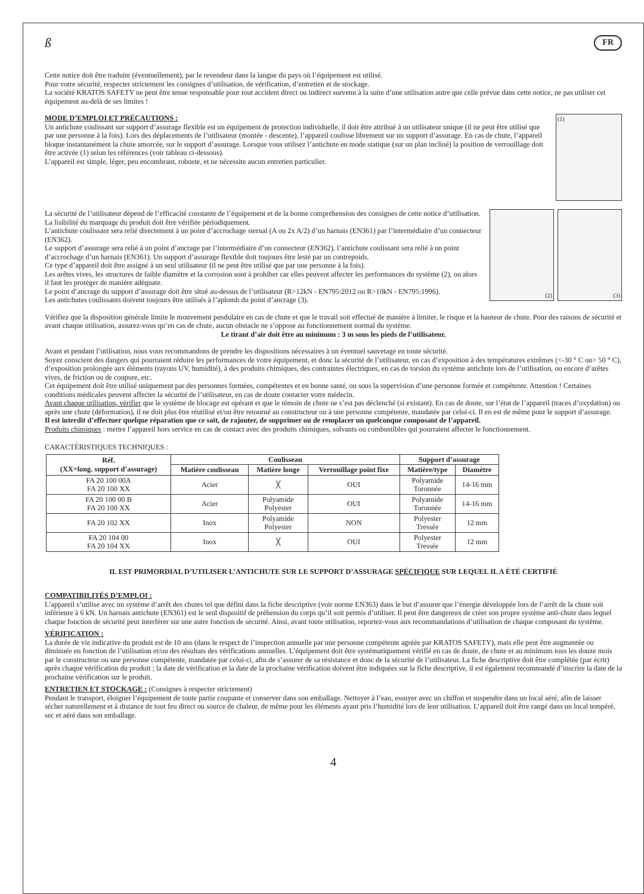ß
FR
Cette notice doit être traduite (éventuellement), par le revendeur dans la langue du pays où l’équipement est utilisé.
Pour votre sécurité, respecter strictement les consignes d’utilisation, de vérification, d’entretien et de stockage.
La société KRATOS SAFETY ne peut être tenue responsable pour tout accident direct ou indirect survenu à la suite d’une utilisation autre que celle prévue dans cette notice, ne pas utiliser cet équipement au-delà de ses limites !
MODE D’EMPLOI ET PRÉCAUTIONS :
Un antichute coulissant sur support d’assurage flexible est un équipement de protection individuelle, il doit être attribué à un utilisateur unique (il ne peut être utilisé que par une personne à la fois). Lors des déplacements de l’utilisateur (montée - descente), l’appareil coulisse librement sur un support d’assurage. En cas de chute, l’appareil bloque instantanément la chute amorcée, sur le support d’assurage. Lorsque vous utilisez l’antichute en mode statique (sur un plan incliné) la position de verrouillage doit être activée (1) selon les références (voir tableau ci-dessous).
L’appareil est simple, léger, peu encombrant, robuste, et ne nécessite aucun entretien particulier.
(1)
La sécurité de l’utilisateur dépend de l’efficacité constante de l’équipement et de la bonne compréhension des consignes de cette notice d’utilisation.
La lisibilité du marquage du produit doit être vérifiée périodiquement.
L’antichute coulissant sera relié directement à un point d’accrochage sternal (A ou 2x A/2) d’un harnais (EN361) par l’intermédiaire d’un connecteur (EN362).
Le support d’assurage sera relié à un point d’ancrage par l’intermédiaire d’un connecteur (EN362), l’antichute coulissant sera relié à un point d’accrochage d’un harnais (EN361). Un support d’assurage flexible doit toujours être lesté par un contrepoids.
Ce type d’appareil doit être assigné à un seul utilisateur (il ne peut être utilisé que par une personne à la fois).
Les arêtes vives, les structures de faible diamètre et la corrosion sont à prohiber car elles peuvent affecter les performances du système (2), ou alors il faut les protéger de manière adéquate.
Le point d’ancrage du support d’assurage doit être situé au-dessus de l’utilisateur (R>12kN - EN795:2012 ou R>10kN - EN795:1996).
Les antichutes coulissants doivent toujours être utilisés à l’aplomb du point d’ancrage (3).
(2) (3)
Vérifiez que la disposition générale limite le mouvement pendulaire en cas de chute et que le travail soit effectué de manière à limiter, le risque et la hauteur de chute. Pour des raisons de sécurité et avant chaque utilisation, assurez-vous qu’en cas de chute, aucun obstacle ne s’oppose au fonctionnement normal du système.
Le tirant d’air doit être au minimum : 3 m sous les pieds de l’utilisateur.
Avant et pendant l’utilisation, nous vous recommandons de prendre les dispositions nécessaires à un éventuel sauvetage en toute sécurité.
Soyez conscient des dangers qui pourraient réduire les performances de votre équipement, et donc la sécurité de l’utilisateur, en cas d’exposition à des températures extrêmes (<-30 ° C ou> 50 ° C), d’exposition prolongée aux éléments (rayons UV, humidité), à des produits chimiques, des contraintes électriques, en cas de torsion du système antichute lors de l’utilisation, ou encore d’arêtes vives, de friction ou de coupure, etc.
Cet équipement doit être utilisé uniquement par des personnes formées, compétentes et en bonne santé, ou sous la supervision d’une personne formée et compétente. Attention ! Certaines conditions médicales peuvent affecter la sécurité de l’utilisateur, en cas de doute contacter votre médecin.
Avant chaque utilisation, vérifier que le système de blocage est opérant et que le témoin de chute ne s’est pas déclenché (si existant). En cas de doute, sur l’état de l’appareil (traces d’oxydation) ou après une chute (déformation), il ne doit plus être réutilisé et/ou être retourné au constructeur ou à une personne compétente, mandatée par celui-ci. Il en est de même pour le support d’assurage.
Il est interdit d’effectuer quelque réparation que ce soit, de rajouter, de supprimer ou de remplacer un quelconque composant de l’appareil.
Produits chimiques : mettre l’appareil hors service en cas de contact avec des produits chimiques, solvants ou combustibles qui pourraient affecter le fonctionnement.
CARACTÉRISTIQUES TECHNIQUES :
| Réf. (XX=long. support d’assurage) | Coulisseau | | | Support d’assurage | |
| --- | --- | --- | --- | --- | --- |
| | Matière coulisseau | Matière longe | Verrouillage point fixe | Matière/type | Diamètre |
| FA 20 100 00A FA 20 100 XX | Acier | ╳ | OUI | Polyamide Toronnée | 14-16 mm |
| FA 20 100 00 B FA 20 100 XX | Acier | Polyamide Polyester | OUI | Polyamide Toronnée | 14-16 mm |
| FA 20 102 XX | Inox | Polyamide Polyester | NON | Polyester Tressée | 12 mm |
| FA 20 104 00 FA 20 104 XX | Inox | ╳ | OUI | Polyester Tressée | 12 mm |
IL EST PRIMORDIAL D’UTILISER L’ANTICHUTE SUR LE SUPPORT D’ASSURAGE SPÉCIFIQUE SUR LEQUEL IL A ÉTÉ CERTIFIÉ
COMPATIBILITÉS D’EMPLOI :
L’appareil s’utilise avec un système d’arrêt des chutes tel que défini dans la fiche descriptive (voir norme EN363) dans le but d’assurer que l’énergie développée lors de l’arrêt de la chute soit inférieure à 6 kN. Un harnais antichute (EN361) est le seul dispositif de préhension du corps qu’il soit permis d’utiliser. Il peut être dangereux de créer son propre système anti-chute dans lequel chaque fonction de sécurité peut interférer sur une autre fonction de sécurité. Ainsi, avant toute utilisation, reportez-vous aux recommandations d’utilisation de chaque composant du système.
VÉRIFICATION :
La durée de vie indicative du produit est de 10 ans (dans le respect de l’inspection annuelle par une personne compétente agréée par KRATOS SAFETY), mais elle peut être augmentée ou diminuée en fonction de l’utilisation et/ou des résultats des vérifications annuelles. L’équipement doit être systématiquement vérifié en cas de doute, de chute et au minimum tous les douze mois par le constructeur ou une personne compétente, mandatée par celui-ci, afin de s’assurer de sa résistance et donc de la sécurité de l’utilisateur. La fiche descriptive doit être complétée (par écrit) après chaque vérification du produit ; la date de vérification et la date de la prochaine vérification doivent être indiquées sur la fiche descriptive, il est également recommandé d’inscrire la date de la prochaine vérification sur le produit.
ENTRETIEN ET STOCKAGE : (Consignes à respecter strictement)
Pendant le transport, éloigner l’équipement de toute partie coupante et conserver dans son emballage. Nettoyer à l’eau, essuyer avec un chiffon et suspendre dans un local aéré, afin de laisser sécher naturellement et à distance de tout feu direct ou source de chaleur, de même pour les éléments ayant pris l’humidité lors de leur utilisation. L’appareil doit être rangé dans un local tempéré, sec et aéré dans son emballage.
4